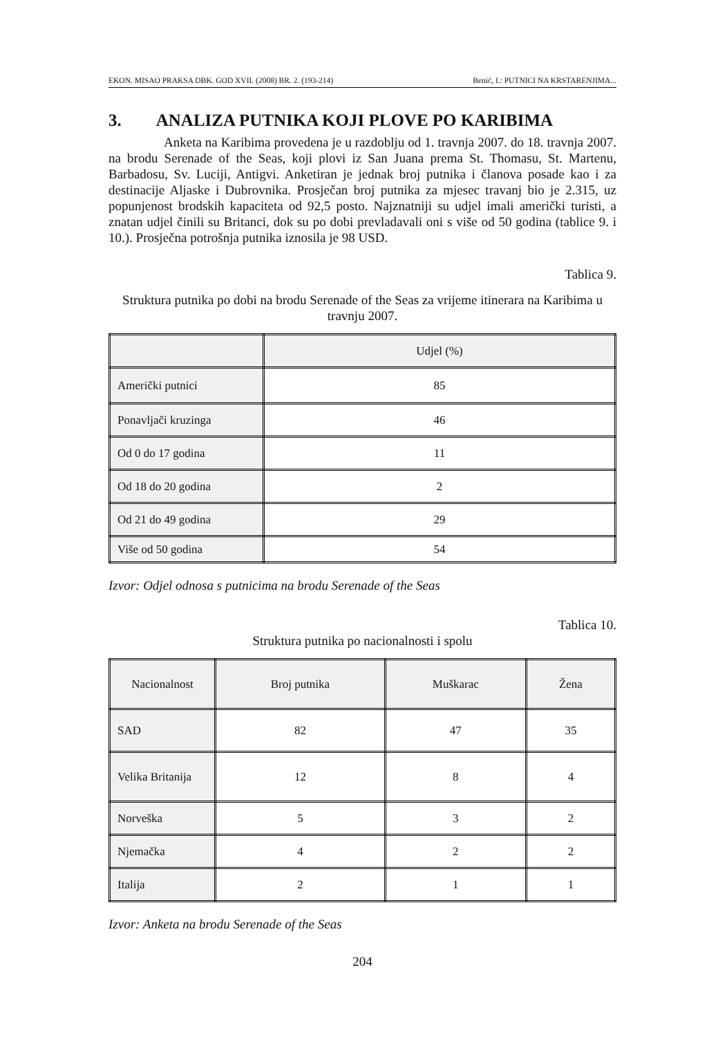EKON. MISAO PRAKSA DBK. GOD XVII. (2008) BR. 2. (193-214) Benić, I.: PUTNICI NA KRSTARENJIMA...
3. ANALIZA PUTNIKA KOJI PLOVE PO KARIBIMA
Anketa na Karibima provedena je u razdoblju od 1. travnja 2007. do 18. travnja 2007. na brodu Serenade of the Seas, koji plovi iz San Juana prema St. Thomasu, St. Martenu, Barbadosu, Sv. Luciji, Antigvi. Anketiran je jednak broj putnika i članova posade kao i za destinacije Aljaske i Dubrovnika. Prosječan broj putnika za mjesec travanj bio je 2.315, uz popunjenost brodskih kapaciteta od 92,5 posto. Najznatniji su udjel imali američki turisti, a znatan udjel činili su Britanci, dok su po dobi prevladavali oni s više od 50 godina (tablice 9. i 10.). Prosječna potrošnja putnika iznosila je 98 USD.
Tablica 9.
Struktura putnika po dobi na brodu Serenade of the Seas za vrijeme itinerara na Karibima u travnju 2007.
| | Udjel (%) |
| --- | --- |
| Američki putnici | 85 |
| Ponavljači kruzinga | 46 |
| Od 0 do 17 godina | 11 |
| Od 18 do 20 godina | 2 |
| Od 21 do 49 godina | 29 |
| Više od 50 godina | 54 |
Izvor: Odjel odnosa s putnicima na brodu Serenade of the Seas
Tablica 10.
Struktura putnika po nacionalnosti i spolu
| Nacionalnost | Broj putnika | Muškarac | Žena |
| --- | --- | --- | --- |
| SAD | 82 | 47 | 35 |
| Velika Britanija | 12 | 8 | 4 |
| Norveška | 5 | 3 | 2 |
| Njemačka | 4 | 2 | 2 |
| Italija | 2 | 1 | 1 |
Izvor: Anketa na brodu Serenade of the Seas
204